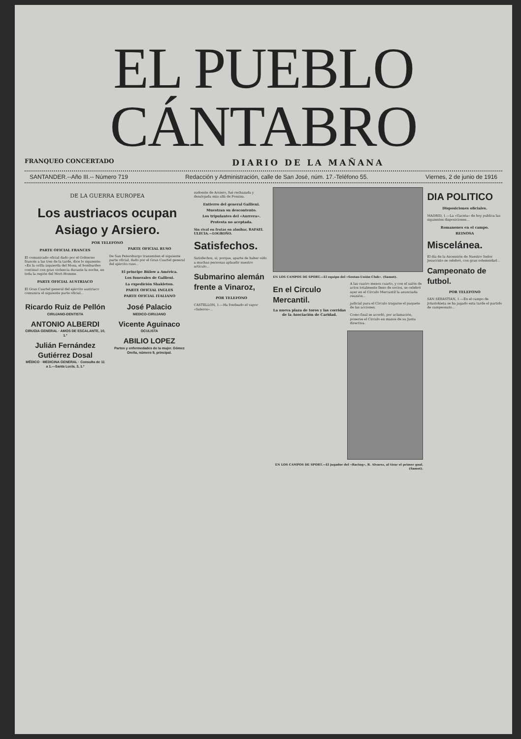EL PUEBLO CÁNTABRO
FRANQUEO CONCERTADO DIARIO DE LA MAÑANA
SANTANDER.--Año III.-- Número 719 Redacción y Administración, calle de San José, núm. 17.-Teléfono 55. Viernes, 2 de junio de 1916
DE LA GUERRA EUROPEA
Los austriacos ocupan Asiago y Arsiero.
POR TELEFONO
PARTE OFICIAL FRANCES
El comunicado oficial dado por el Gobierno francés a las tres de la tarde, dice lo siguiente: «En la orilla izquierda del Mosa, el bombardeo continuó con gran violencia durante la noche, en toda la región del Mort-Homme.
PARTE OFICIAL AUSTRIACO
El Gran Cuartel general del ejército austriaco comunica el siguiente parte oficial...
PARTE OFICIAL RUSO
De San Petersburgo transmiten el siguiente parte oficial, dado por el Gran Cuartel general del ejército ruso...
El principe Bülow a América.
Los funerales de Gallieni.
La expedición Shakleton.
PARTE OFICIAL INGLES
PARTE OFICIAL ITALIANO
Ricardo Ruiz de Pellón
CIRUJANO-DENTISTA
ANTONIO ALBERDI
CIRUGIA GENERAL · AMOS DE ESCALANTE, 10, 1.º
Julián Fernández Gutiérrez Dosal
MÉDICO · MEDICINA GENERAL · Consulta de 11 a 1.—Santa Lucía, 3, 1.º
José Palacio
MEDICO-CIRUJANO
Vicente Aguinaco
OCULISTA
ABILIO LOPEZ
Partos y enfermedades de la mujer. Gómez Oreña, número 9, principal.
sudoeste de Arsiero, fué rechazada y desalojada más allá de Possina.
Entierro del general Gallieni.
Muestran su descontento.
Los tripulantes del «Aurrera».
Protesta no aceptada.
Sin rival en frutas en almíbar, RAFAEL ULECIA.—LOGROÑO.
Satisfechos.
Satisfechos, sí; porque, aparte de haber oído a muchas personas aplaudir nuestro artículo...
Submarino alemán frente a Vinaroz,
POR TELEFONO
CASTELLON, 1.—Ha fondeado el vapor «Saleros»...
EN LOS CAMPOS DE SPORT.—El equipo del «Sestao-Unión Club». (Samot).
En el Circulo Mercantil.
La nueva plaza de toros y las corridas de la Asociación de Caridad.
A las cuatro menos cuarto, y con el salón de actos totalmente lleno de socios, se celebró ayer en el Círculo Mercantil la anunciada reunión...
judicial para el Círculo tragarse el paquete de las acciones.
Como final se acordó, por aclamación, ponerse el Círculo en manos de su Junta directiva.
EN LOS CAMPOS DE SPORT.—El jugador del «Racing», R. Alvarez, al tirar el primer goal. (Samot).
DIA POLITICO
Disposiciones oficiales.
MADRID, 1.—La «Gaceta» de hoy publica las siguientes disposiciones...
Romanones en el campo.
REINOSA
Miscelánea.
El día de la Ascensión de Nuestro Señor Jesucristo se celebró, con gran solemnidad...
Campeonato de futbol.
POR TELEFONO
SAN SEBASTIAN, 1.—En el campo de Jolastokieta se ha jugado esta tarde el partido de campeonato...